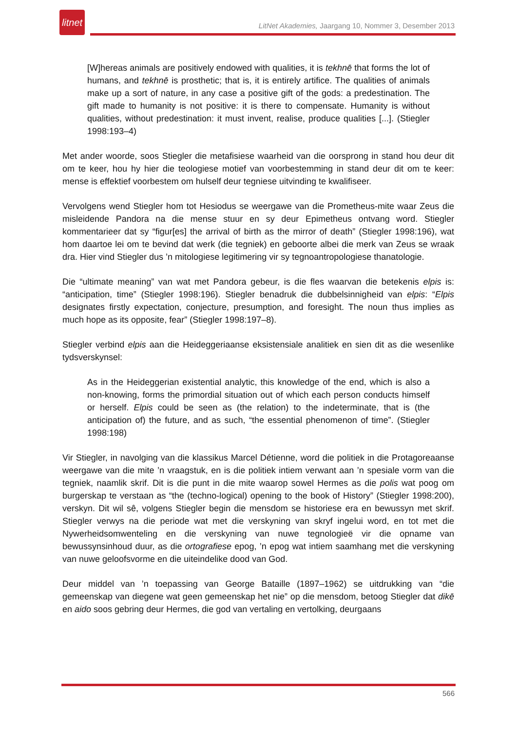litnet
LitNet Akademies, Jaargang 10, Nommer 3, Desember 2013
[W]hereas animals are positively endowed with qualities, it is tekhnē that forms the lot of humans, and tekhnē is prosthetic; that is, it is entirely artifice. The qualities of animals make up a sort of nature, in any case a positive gift of the gods: a predestination. The gift made to humanity is not positive: it is there to compensate. Humanity is without qualities, without predestination: it must invent, realise, produce qualities [...]. (Stiegler 1998:193–4)
Met ander woorde, soos Stiegler die metafisiese waarheid van die oorsprong in stand hou deur dit om te keer, hou hy hier die teologiese motief van voorbestemming in stand deur dit om te keer: mense is effektief voorbestem om hulself deur tegniese uitvinding te kwalifiseer.
Vervolgens wend Stiegler hom tot Hesiodus se weergawe van die Prometheus-mite waar Zeus die misleidende Pandora na die mense stuur en sy deur Epimetheus ontvang word. Stiegler kommentarieer dat sy “figur[es] the arrival of birth as the mirror of death” (Stiegler 1998:196), wat hom daartoe lei om te bevind dat werk (die tegniek) en geboorte albei die merk van Zeus se wraak dra. Hier vind Stiegler dus ’n mitologiese legitimering vir sy tegnoantropologiese thanatologie.
Die “ultimate meaning” van wat met Pandora gebeur, is die fles waarvan die betekenis elpis is: “anticipation, time” (Stiegler 1998:196). Stiegler benadruk die dubbelsinnigheid van elpis: “Elpis designates firstly expectation, conjecture, presumption, and foresight. The noun thus implies as much hope as its opposite, fear” (Stiegler 1998:197–8).
Stiegler verbind elpis aan die Heideggeriaanse eksistensiale analitiek en sien dit as die wesenlike tydsverskynsel:
As in the Heideggerian existential analytic, this knowledge of the end, which is also a non-knowing, forms the primordial situation out of which each person conducts himself or herself. Elpis could be seen as (the relation) to the indeterminate, that is (the anticipation of) the future, and as such, “the essential phenomenon of time”. (Stiegler 1998:198)
Vir Stiegler, in navolging van die klassikus Marcel Détienne, word die politiek in die Protagoreaanse weergawe van die mite ’n vraagstuk, en is die politiek intiem verwant aan ’n spesiale vorm van die tegniek, naamlik skrif. Dit is die punt in die mite waarop sowel Hermes as die polis wat poog om burgerskap te verstaan as “the (techno-logical) opening to the book of History” (Stiegler 1998:200), verskyn. Dit wil sê, volgens Stiegler begin die mensdom se historiese era en bewussyn met skrif. Stiegler verwys na die periode wat met die verskyning van skryf ingelui word, en tot met die Nywerheidsomwenteling en die verskyning van nuwe tegnologieë vir die opname van bewussynsinhoud duur, as die ortografiese epog, ’n epog wat intiem saamhang met die verskyning van nuwe geloofsvorme en die uiteindelike dood van God.
Deur middel van ’n toepassing van George Bataille (1897–1962) se uitdrukking van “die gemeenskap van diegene wat geen gemeenskap het nie” op die mensdom, betoog Stiegler dat dikē en aido soos gebring deur Hermes, die god van vertaling en vertolking, deurgaans
566